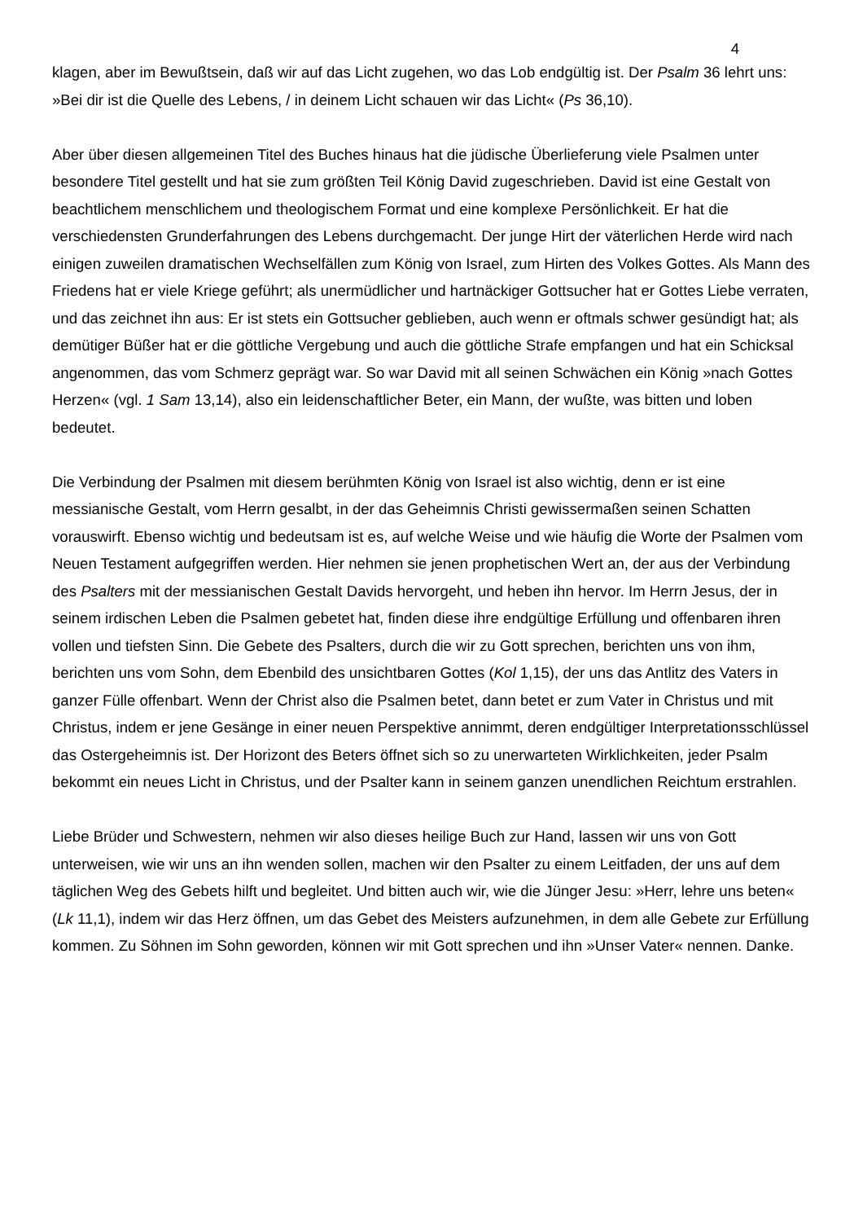4
klagen, aber im Bewußtsein, daß wir auf das Licht zugehen, wo das Lob endgültig ist. Der Psalm 36 lehrt uns: »Bei dir ist die Quelle des Lebens, / in deinem Licht schauen wir das Licht« (Ps 36,10).
Aber über diesen allgemeinen Titel des Buches hinaus hat die jüdische Überlieferung viele Psalmen unter besondere Titel gestellt und hat sie zum größten Teil König David zugeschrieben. David ist eine Gestalt von beachtlichem menschlichem und theologischem Format und eine komplexe Persönlichkeit. Er hat die verschiedensten Grunderfahrungen des Lebens durchgemacht. Der junge Hirt der väterlichen Herde wird nach einigen zuweilen dramatischen Wechselfällen zum König von Israel, zum Hirten des Volkes Gottes. Als Mann des Friedens hat er viele Kriege geführt; als unermüdlicher und hartnäckiger Gottsucher hat er Gottes Liebe verraten, und das zeichnet ihn aus: Er ist stets ein Gottsucher geblieben, auch wenn er oftmals schwer gesündigt hat; als demütiger Büßer hat er die göttliche Vergebung und auch die göttliche Strafe empfangen und hat ein Schicksal angenommen, das vom Schmerz geprägt war. So war David mit all seinen Schwächen ein König »nach Gottes Herzen« (vgl. 1 Sam 13,14), also ein leidenschaftlicher Beter, ein Mann, der wußte, was bitten und loben bedeutet.
Die Verbindung der Psalmen mit diesem berühmten König von Israel ist also wichtig, denn er ist eine messianische Gestalt, vom Herrn gesalbt, in der das Geheimnis Christi gewissermaßen seinen Schatten vorauswirft. Ebenso wichtig und bedeutsam ist es, auf welche Weise und wie häufig die Worte der Psalmen vom Neuen Testament aufgegriffen werden. Hier nehmen sie jenen prophetischen Wert an, der aus der Verbindung des Psalters mit der messianischen Gestalt Davids hervorgeht, und heben ihn hervor. Im Herrn Jesus, der in seinem irdischen Leben die Psalmen gebetet hat, finden diese ihre endgültige Erfüllung und offenbaren ihren vollen und tiefsten Sinn. Die Gebete des Psalters, durch die wir zu Gott sprechen, berichten uns von ihm, berichten uns vom Sohn, dem Ebenbild des unsichtbaren Gottes (Kol 1,15), der uns das Antlitz des Vaters in ganzer Fülle offenbart. Wenn der Christ also die Psalmen betet, dann betet er zum Vater in Christus und mit Christus, indem er jene Gesänge in einer neuen Perspektive annimmt, deren endgültiger Interpretationsschlüssel das Ostergeheimnis ist. Der Horizont des Beters öffnet sich so zu unerwarteten Wirklichkeiten, jeder Psalm bekommt ein neues Licht in Christus, und der Psalter kann in seinem ganzen unendlichen Reichtum erstrahlen.
Liebe Brüder und Schwestern, nehmen wir also dieses heilige Buch zur Hand, lassen wir uns von Gott unterweisen, wie wir uns an ihn wenden sollen, machen wir den Psalter zu einem Leitfaden, der uns auf dem täglichen Weg des Gebets hilft und begleitet. Und bitten auch wir, wie die Jünger Jesu: »Herr, lehre uns beten« (Lk 11,1), indem wir das Herz öffnen, um das Gebet des Meisters aufzunehmen, in dem alle Gebete zur Erfüllung kommen. Zu Söhnen im Sohn geworden, können wir mit Gott sprechen und ihn »Unser Vater« nennen. Danke.